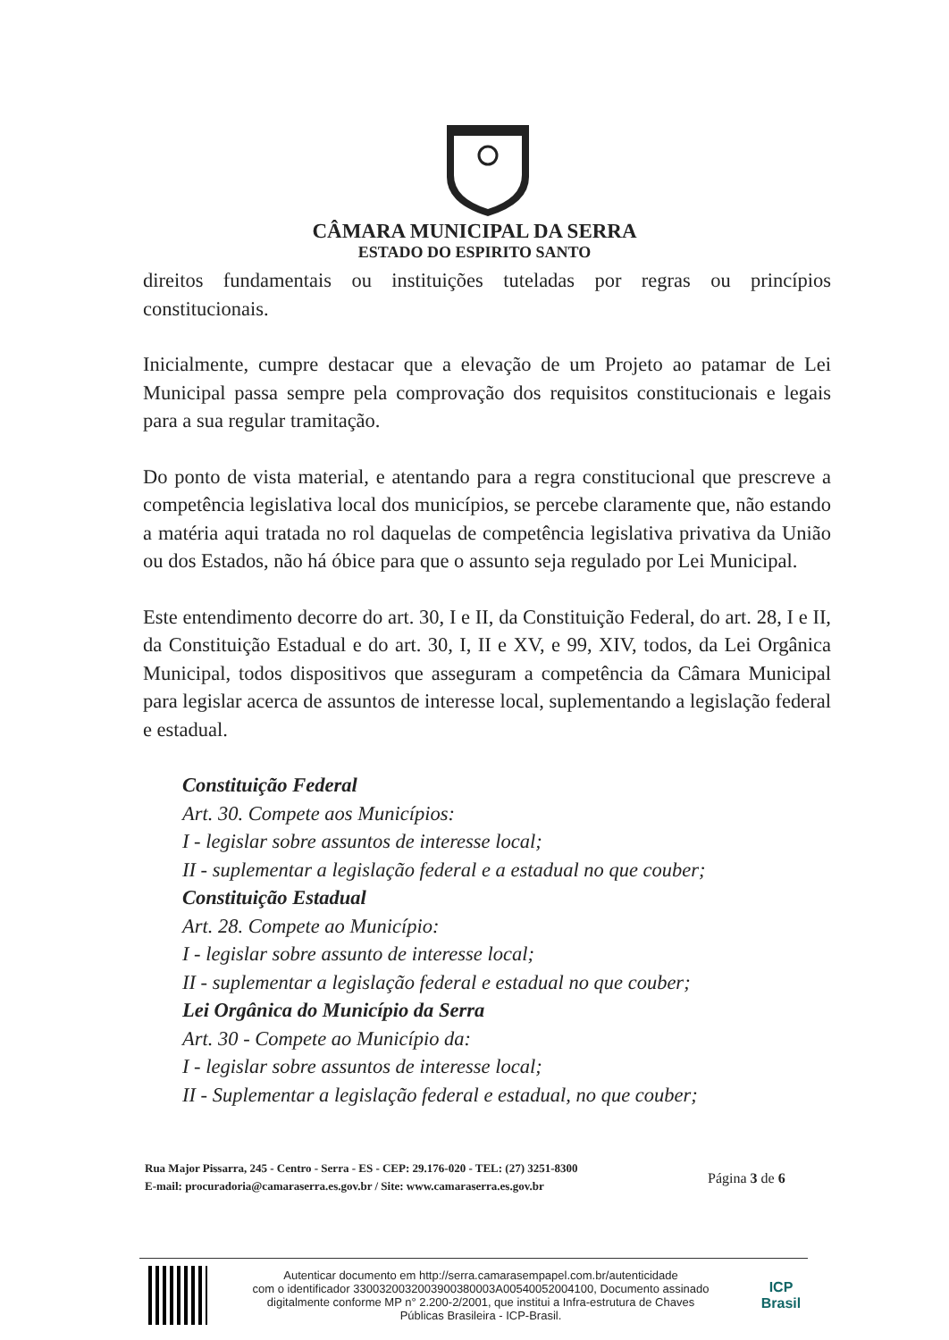CÂMARA MUNICIPAL DA SERRA
ESTADO DO ESPIRITO SANTO
direitos fundamentais ou instituições tuteladas por regras ou princípios constitucionais.
Inicialmente, cumpre destacar que a elevação de um Projeto ao patamar de Lei Municipal passa sempre pela comprovação dos requisitos constitucionais e legais para a sua regular tramitação.
Do ponto de vista material, e atentando para a regra constitucional que prescreve a competência legislativa local dos municípios, se percebe claramente que, não estando a matéria aqui tratada no rol daquelas de competência legislativa privativa da União ou dos Estados, não há óbice para que o assunto seja regulado por Lei Municipal.
Este entendimento decorre do art. 30, I e II, da Constituição Federal, do art. 28, I e II, da Constituição Estadual e do art. 30, I, II e XV, e 99, XIV, todos, da Lei Orgânica Municipal, todos dispositivos que asseguram a competência da Câmara Municipal para legislar acerca de assuntos de interesse local, suplementando a legislação federal e estadual.
Constituição Federal
Art. 30. Compete aos Municípios:
I - legislar sobre assuntos de interesse local;
II - suplementar a legislação federal e a estadual no que couber;
Constituição Estadual
Art. 28. Compete ao Município:
I - legislar sobre assunto de interesse local;
II - suplementar a legislação federal e estadual no que couber;
Lei Orgânica do Município da Serra
Art. 30 - Compete ao Município da:
I - legislar sobre assuntos de interesse local;
II - Suplementar a legislação federal e estadual, no que couber;
Rua Major Pissarra, 245 - Centro - Serra - ES - CEP: 29.176-020 - TEL: (27) 3251-8300
E-mail: procuradoria@camaraserra.es.gov.br / Site: www.camaraserra.es.gov.br
Página 3 de 6
Autenticar documento em http://serra.camarasempapel.com.br/autenticidade
com o identificador 3300320032003900380003A00540052004100, Documento assinado
digitalmente conforme MP n° 2.200-2/2001, que institui a Infra-estrutura de Chaves
Públicas Brasileira - ICP-Brasil.
ICP
Brasil